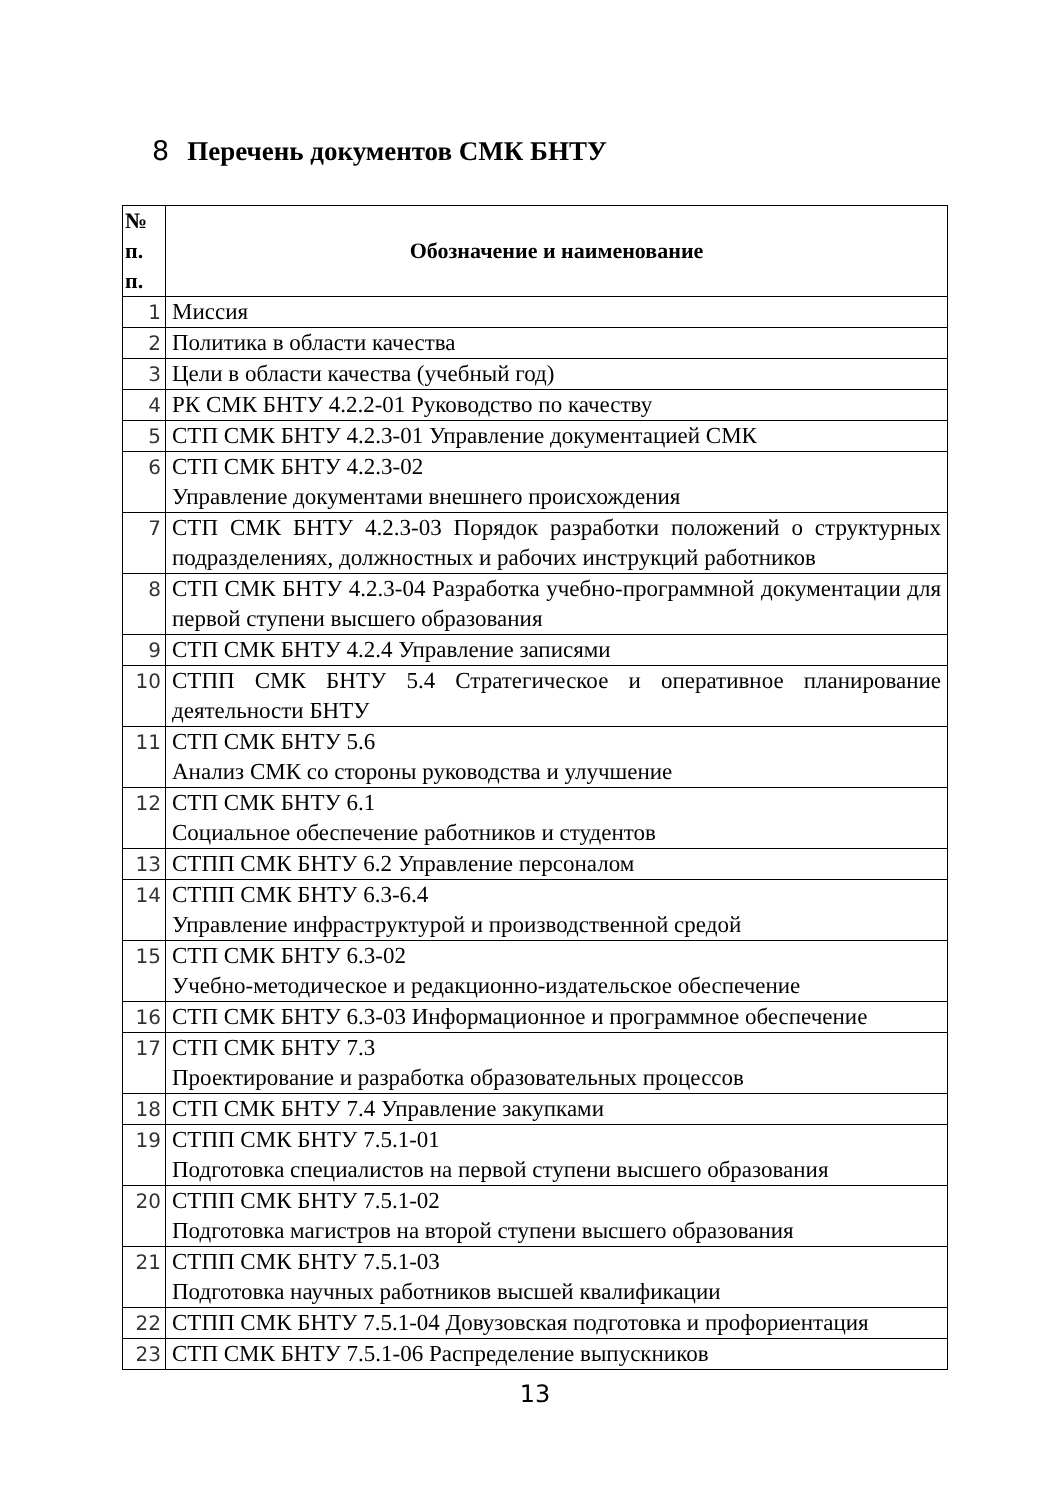8 Перечень документов СМК БНТУ
| № п. п. | Обозначение и наименование |
| --- | --- |
| 1 | Миссия |
| 2 | Политика в области качества |
| 3 | Цели в области качества (учебный год) |
| 4 | РК СМК БНТУ 4.2.2-01 Руководство по качеству |
| 5 | СТП СМК БНТУ 4.2.3-01 Управление документацией СМК |
| 6 | СТП СМК БНТУ 4.2.3-02 Управление документами внешнего происхождения |
| 7 | СТП СМК БНТУ 4.2.3-03 Порядок разработки положений о структурных подразделениях, должностных и рабочих инструкций работников |
| 8 | СТП СМК БНТУ 4.2.3-04 Разработка учебно-программной документации для первой ступени высшего образования |
| 9 | СТП СМК БНТУ 4.2.4 Управление записями |
| 10 | СТПП СМК БНТУ 5.4 Стратегическое и оперативное планирование деятельности БНТУ |
| 11 | СТП СМК БНТУ 5.6 Анализ СМК со стороны руководства и улучшение |
| 12 | СТП СМК БНТУ 6.1 Социальное обеспечение работников и студентов |
| 13 | СТПП СМК БНТУ 6.2 Управление персоналом |
| 14 | СТПП СМК БНТУ 6.3-6.4 Управление инфраструктурой и производственной средой |
| 15 | СТП СМК БНТУ 6.3-02 Учебно-методическое и редакционно-издательское обеспечение |
| 16 | СТП СМК БНТУ 6.3-03 Информационное и программное обеспечение |
| 17 | СТП СМК БНТУ 7.3 Проектирование и разработка образовательных процессов |
| 18 | СТП СМК БНТУ 7.4 Управление закупками |
| 19 | СТПП СМК БНТУ 7.5.1-01 Подготовка специалистов на первой ступени высшего образования |
| 20 | СТПП СМК БНТУ 7.5.1-02 Подготовка магистров на второй ступени высшего образования |
| 21 | СТПП СМК БНТУ 7.5.1-03 Подготовка научных работников высшей квалификации |
| 22 | СТПП СМК БНТУ 7.5.1-04 Довузовская подготовка и профориентация |
| 23 | СТП СМК БНТУ 7.5.1-06 Распределение выпускников |
13